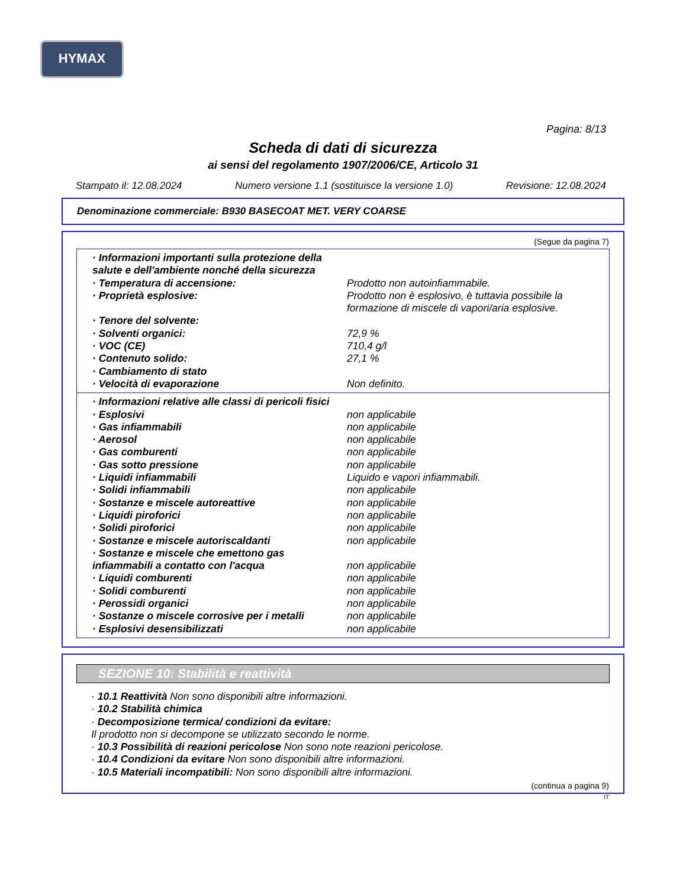HYMAX
Pagina: 8/13
Scheda di dati di sicurezza
ai sensi del regolamento 1907/2006/CE, Articolo 31
Stampato il: 12.08.2024 Numero versione 1.1 (sostituisce la versione 1.0) Revisione: 12.08.2024
Denominazione commerciale: B930 BASECOAT MET. VERY COARSE
(Segue da pagina 7)
· Informazioni importanti sulla protezione della salute e dell'ambiente nonché della sicurezza
· Temperatura di accensione: Prodotto non autoinfiammabile.
· Proprietà esplosive: Prodotto non è esplosivo, è tuttavia possibile la formazione di miscele di vapori/aria esplosive.
· Tenore del solvente:
· Solventi organici: 72,9 %
· VOC (CE) 710,4 g/l
· Contenuto solido: 27,1 %
· Cambiamento di stato
· Velocità di evaporazione Non definito.
· Informazioni relative alle classi di pericoli fisici
· Esplosivi non applicabile
· Gas infiammabili non applicabile
· Aerosol non applicabile
· Gas comburenti non applicabile
· Gas sotto pressione non applicabile
· Liquidi infiammabili Liquido e vapori infiammabili.
· Solidi infiammabili non applicabile
· Sostanze e miscele autoreattive non applicabile
· Liquidi piroforici non applicabile
· Solidi piroforici non applicabile
· Sostanze e miscele autoriscaldanti non applicabile
· Sostanze e miscele che emettono gas infiammabili a contatto con l'acqua
non applicabile
· Liquidi comburenti non applicabile
· Solidi comburenti non applicabile
· Perossidi organici non applicabile
· Sostanze o miscele corrosive per i metalli
non applicabile
· Esplosivi desensibilizzati non applicabile
SEZIONE 10: Stabilità e reattività
· 10.1 Reattività Non sono disponibili altre informazioni.
· 10.2 Stabilità chimica
· Decomposizione termica/ condizioni da evitare:
Il prodotto non si decompone se utilizzato secondo le norme.
· 10.3 Possibilità di reazioni pericolose Non sono note reazioni pericolose.
· 10.4 Condizioni da evitare Non sono disponibili altre informazioni.
· 10.5 Materiali incompatibili: Non sono disponibili altre informazioni.
(continua a pagina 9)
IT